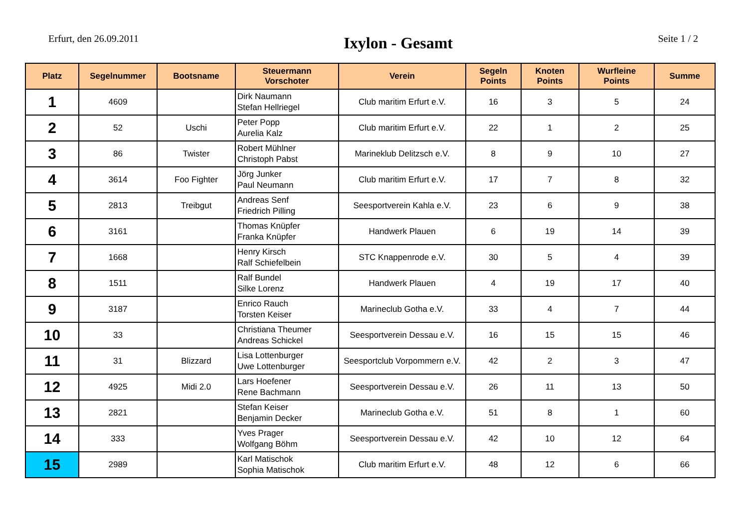Erfurt, den 26.09.2011
Ixylon - Gesamt
Seite 1 / 2
| Platz | Segelnummer | Bootsname | Steuermann Vorschoter | Verein | Segeln Points | Knoten Points | Wurfleine Points | Summe |
| --- | --- | --- | --- | --- | --- | --- | --- | --- |
| 1 | 4609 | | Dirk Naumann Stefan Hellriegel | Club maritim Erfurt e.V. | 16 | 3 | 5 | 24 |
| 2 | 52 | Uschi | Peter Popp Aurelia Kalz | Club maritim Erfurt e.V. | 22 | 1 | 2 | 25 |
| 3 | 86 | Twister | Robert Mühlner Christoph Pabst | Marineklub Delitzsch e.V. | 8 | 9 | 10 | 27 |
| 4 | 3614 | Foo Fighter | Jörg Junker Paul Neumann | Club maritim Erfurt e.V. | 17 | 7 | 8 | 32 |
| 5 | 2813 | Treibgut | Andreas Senf Friedrich Pilling | Seesportverein Kahla e.V. | 23 | 6 | 9 | 38 |
| 6 | 3161 | | Thomas Knüpfer Franka Knüpfer | Handwerk Plauen | 6 | 19 | 14 | 39 |
| 7 | 1668 | | Henry Kirsch Ralf Schiefelbein | STC Knappenrode e.V. | 30 | 5 | 4 | 39 |
| 8 | 1511 | | Ralf Bundel Silke Lorenz | Handwerk Plauen | 4 | 19 | 17 | 40 |
| 9 | 3187 | | Enrico Rauch Torsten Keiser | Marineclub Gotha e.V. | 33 | 4 | 7 | 44 |
| 10 | 33 | | Christiana Theumer Andreas Schickel | Seesportverein Dessau e.V. | 16 | 15 | 15 | 46 |
| 11 | 31 | Blizzard | Lisa Lottenburger Uwe Lottenburger | Seesportclub Vorpommern e.V. | 42 | 2 | 3 | 47 |
| 12 | 4925 | Midi 2.0 | Lars Hoefener Rene Bachmann | Seesportverein Dessau e.V. | 26 | 11 | 13 | 50 |
| 13 | 2821 | | Stefan Keiser Benjamin Decker | Marineclub Gotha e.V. | 51 | 8 | 1 | 60 |
| 14 | 333 | | Yves Prager Wolfgang Böhm | Seesportverein Dessau e.V. | 42 | 10 | 12 | 64 |
| 15 | 2989 | | Karl Matischok Sophia Matischok | Club maritim Erfurt e.V. | 48 | 12 | 6 | 66 |